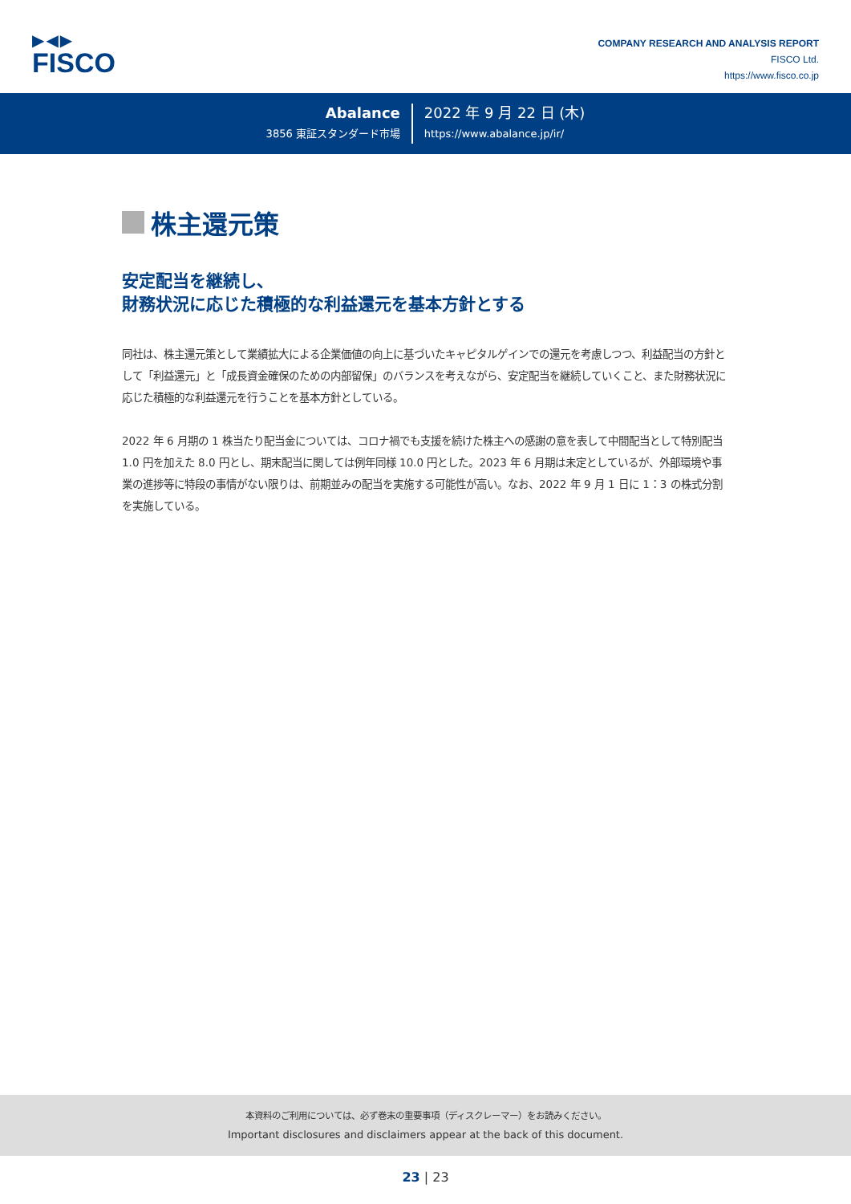▶◀▶
FISCO
COMPANY RESEARCH AND ANALYSIS REPORT
FISCO Ltd.
https://www.fisco.co.jp
Abalance
3856 東証スタンダード市場
2022 年 9 月 22 日 (木)
https://www.abalance.jp/ir/
株主還元策
安定配当を継続し、
財務状況に応じた積極的な利益還元を基本方針とする
同社は、株主還元策として業績拡大による企業価値の向上に基づいたキャピタルゲインでの還元を考慮しつつ、利益配当の方針として「利益還元」と「成長資金確保のための内部留保」のバランスを考えながら、安定配当を継続していくこと、また財務状況に応じた積極的な利益還元を行うことを基本方針としている。
2022 年 6 月期の 1 株当たり配当金については、コロナ禍でも支援を続けた株主への感謝の意を表して中間配当として特別配当 1.0 円を加えた 8.0 円とし、期末配当に関しては例年同様 10.0 円とした。2023 年 6 月期は未定としているが、外部環境や事業の進捗等に特段の事情がない限りは、前期並みの配当を実施する可能性が高い。なお、2022 年 9 月 1 日に 1：3 の株式分割を実施している。
本資料のご利用については、必ず巻末の重要事項（ディスクレーマー）をお読みください。
Important disclosures and disclaimers appear at the back of this document.
23 | 23